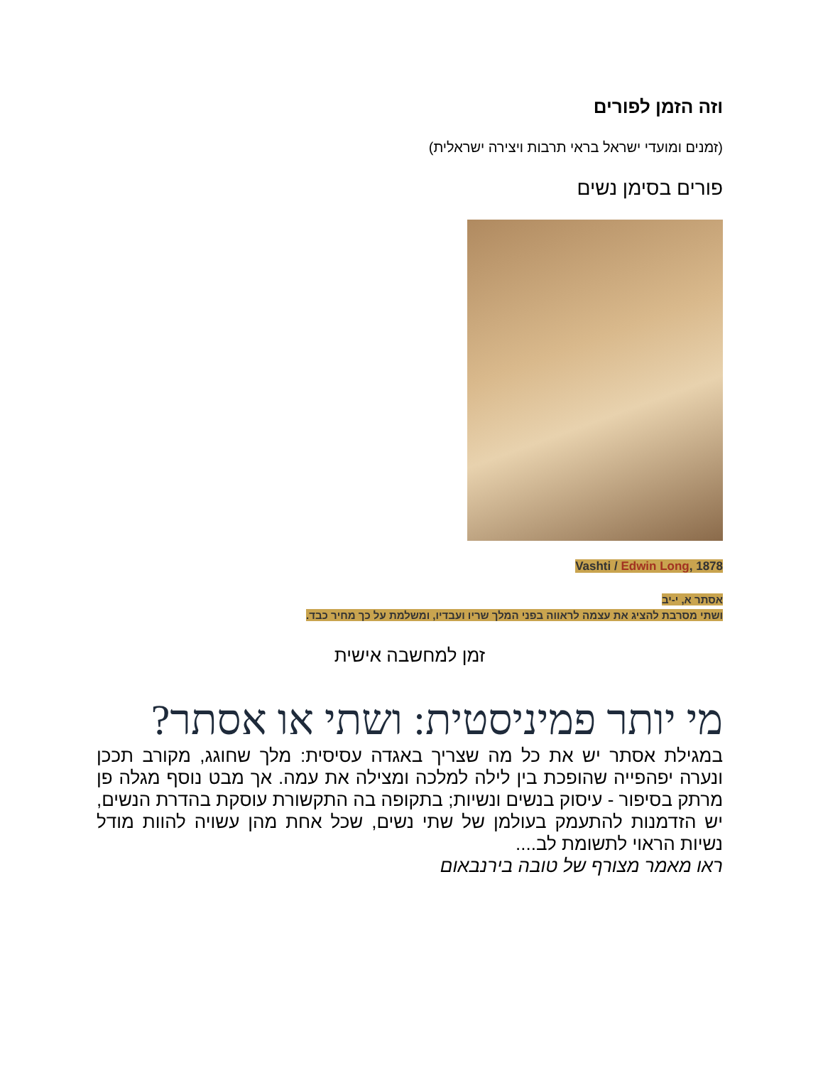וזה הזמן לפורים
(זמנים ומועדי ישראל בראי תרבות ויצירה ישראלית)
פורים בסימן נשים
Vashti / Edwin Long, 1878
אסתר א, י-יב
ושתי מסרבת להציג את עצמה לראווה בפני המלך שריו ועבדיו, ומשלמת על כך מחיר כבד.
זמן למחשבה אישית
מי יותר פמיניסטית: ושתי או אסתר?
במגילת אסתר יש את כל מה שצריך באגדה עסיסית: מלך שחוגג, מקורב תככן ונערה יפהפייה שהופכת בין לילה למלכה ומצילה את עמה. אך מבט נוסף מגלה פן מרתק בסיפור - עיסוק בנשים ונשיות; בתקופה בה התקשורת עוסקת בהדרת הנשים, יש הזדמנות להתעמק בעולמן של שתי נשים, שכל אחת מהן עשויה להוות מודל נשיות הראוי לתשומת לב....
ראו מאמר מצורף של טובה בירנבאום